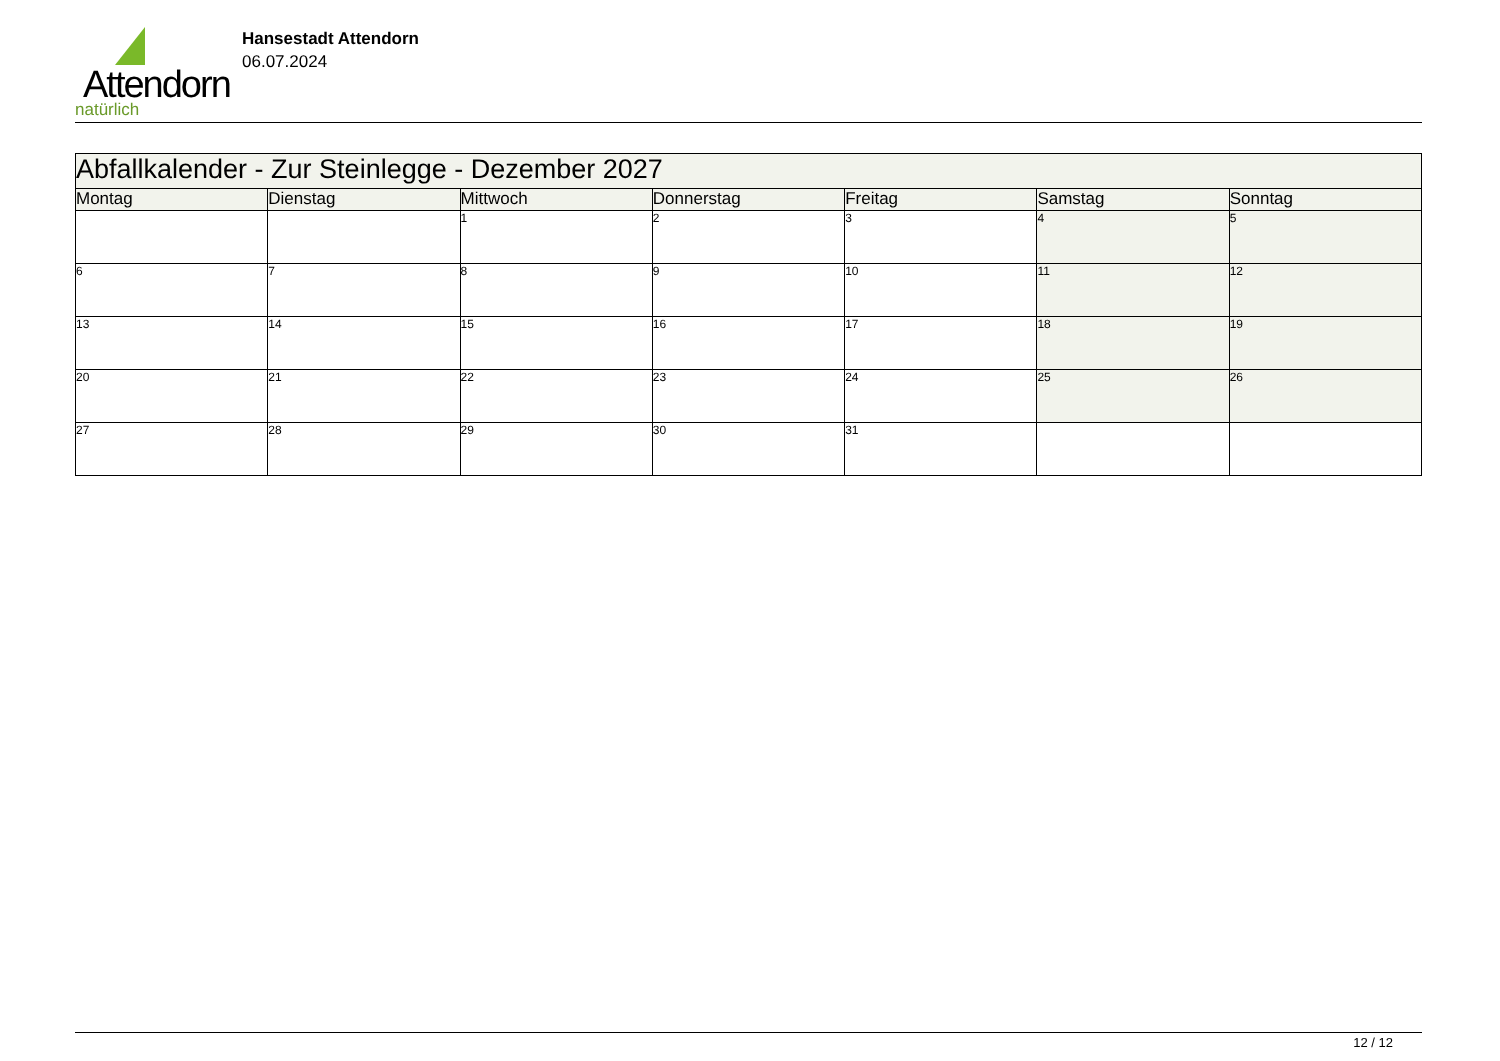Attendorn
natürlich
Hansestadt Attendorn
06.07.2024
| Abfallkalender - Zur Steinlegge - Dezember 2027 | | | | | | |
| --- | --- | --- | --- | --- | --- | --- |
| Montag | Dienstag | Mittwoch | Donnerstag | Freitag | Samstag | Sonntag |
| | | 1 | 2 | 3 | 4 | 5 |
| 6 | 7 | 8 | 9 | 10 | 11 | 12 |
| 13 | 14 | 15 | 16 | 17 | 18 | 19 |
| 20 | 21 | 22 | 23 | 24 | 25 | 26 |
| 27 | 28 | 29 | 30 | 31 | | |
12 / 12